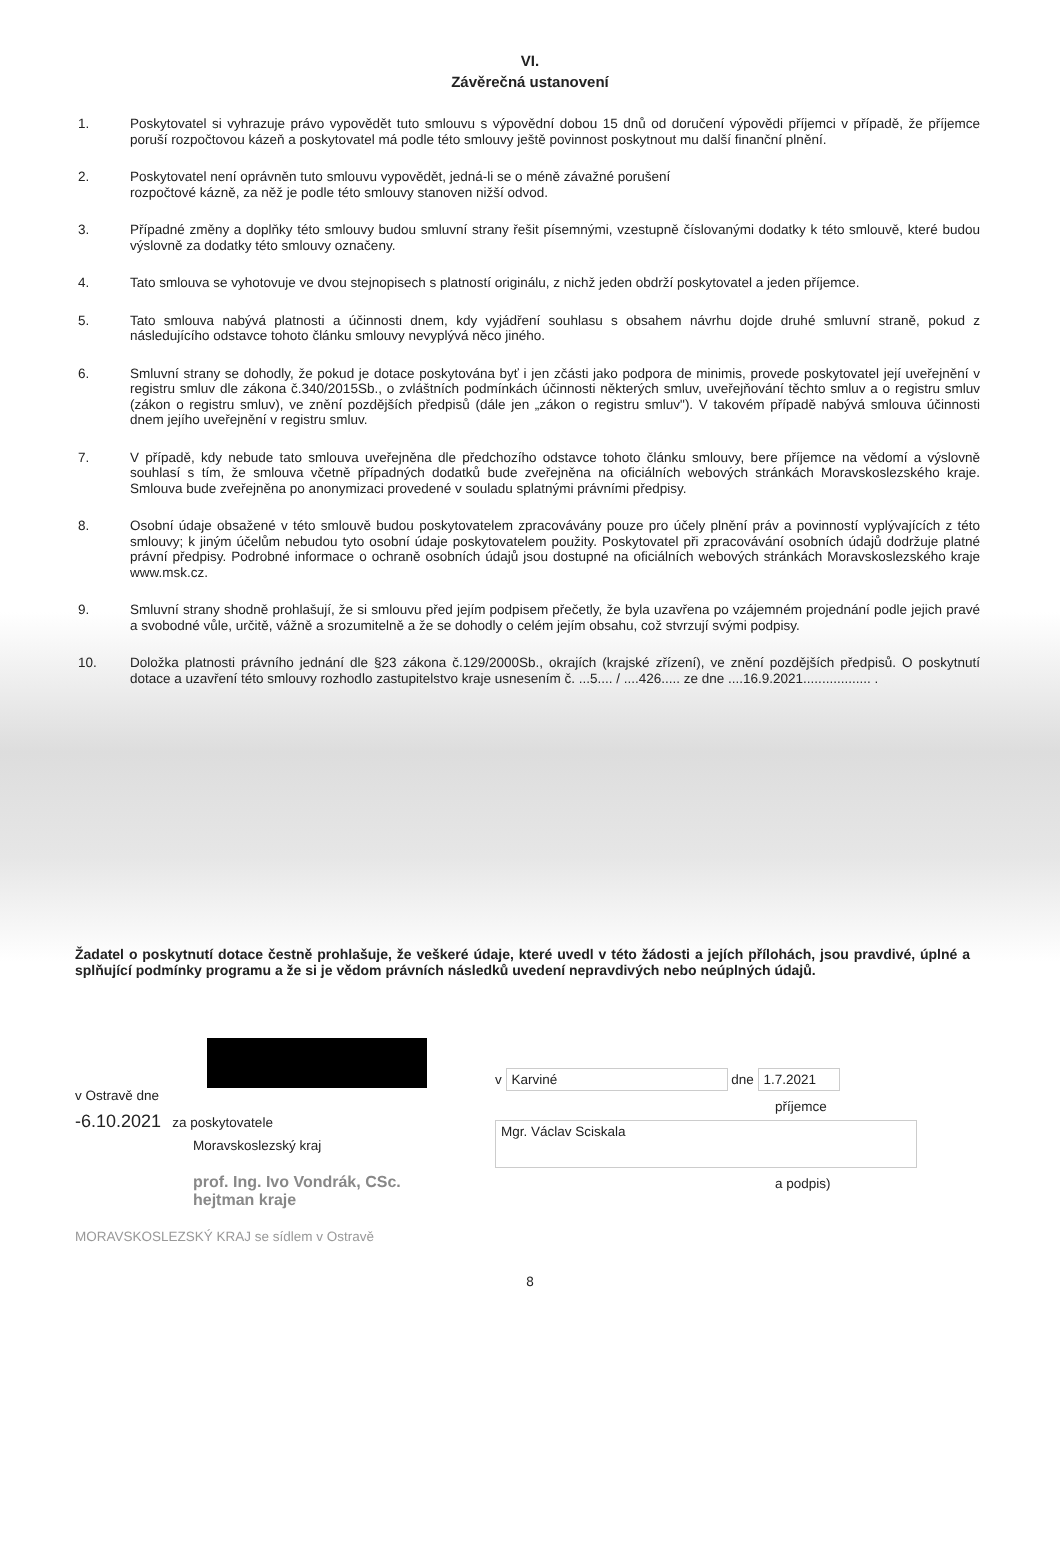VI.
Závěrečná ustanovení
1. Poskytovatel si vyhrazuje právo vypovědět tuto smlouvu s výpovědní dobou 15 dnů od doručení výpovědi příjemci v případě, že příjemce poruší rozpočtovou kázeň a poskytovatel má podle této smlouvy ještě povinnost poskytnout mu další finanční plnění.
2. Poskytovatel není oprávněn tuto smlouvu vypovědět, jedná-li se o méně závažné porušení
rozpočtové kázně, za něž je podle této smlouvy stanoven nižší odvod.
3. Případné změny a doplňky této smlouvy budou smluvní strany řešit písemnými, vzestupně číslovanými dodatky k této smlouvě, které budou výslovně za dodatky této smlouvy označeny.
4. Tato smlouva se vyhotovuje ve dvou stejnopisech s platností originálu, z nichž jeden obdrží poskytovatel a jeden příjemce.
5. Tato smlouva nabývá platnosti a účinnosti dnem, kdy vyjádření souhlasu s obsahem návrhu dojde druhé smluvní straně, pokud z následujícího odstavce tohoto článku smlouvy nevyplývá něco jiného.
6. Smluvní strany se dohodly, že pokud je dotace poskytována byť i jen zčásti jako podpora de minimis, provede poskytovatel její uveřejnění v registru smluv dle zákona č.340/2015Sb., o zvláštních podmínkách účinnosti některých smluv, uveřejňování těchto smluv a o registru smluv (zákon o registru smluv), ve znění pozdějších předpisů (dále jen „zákon o registru smluv"). V takovém případě nabývá smlouva účinnosti dnem jejího uveřejnění v registru smluv.
7. V případě, kdy nebude tato smlouva uveřejněna dle předchozího odstavce tohoto článku smlouvy, bere příjemce na vědomí a výslovně souhlasí s tím, že smlouva včetně případných dodatků bude zveřejněna na oficiálních webových stránkách Moravskoslezského kraje. Smlouva bude zveřejněna po anonymizaci provedené v souladu splatnými právními předpisy.
8. Osobní údaje obsažené v této smlouvě budou poskytovatelem zpracovávány pouze pro účely plnění práv a povinností vyplývajících z této smlouvy; k jiným účelům nebudou tyto osobní údaje poskytovatelem použity. Poskytovatel při zpracovávání osobních údajů dodržuje platné právní předpisy. Podrobné informace o ochraně osobních údajů jsou dostupné na oficiálních webových stránkách Moravskoslezského kraje www.msk.cz.
9. Smluvní strany shodně prohlašují, že si smlouvu před jejím podpisem přečetly, že byla uzavřena po vzájemném projednání podle jejich pravé a svobodné vůle, určitě, vážně a srozumitelně a že se dohodly o celém jejím obsahu, což stvrzují svými podpisy.
10. Doložka platnosti právního jednání dle §23 zákona č.129/2000Sb., okrajích (krajské zřízení), ve znění pozdějších předpisů. O poskytnutí dotace a uzavření této smlouvy rozhodlo zastupitelstvo kraje usnesením č. ...5.... / ....426..... ze dne ....16.9.2021.................. .
Žadatel o poskytnutí dotace čestně prohlašuje, že veškeré údaje, které uvedl v této žádosti a jejích přílohách, jsou pravdivé, úplné a splňující podmínky programu a že si je vědom právních následků uvedení nepravdivých nebo neúplných údajů.
v Ostravě dne
-6.10.2021 za poskytovatele
Moravskoslezský kraj
prof. Ing. Ivo Vondrák, CSc.
hejtman kraje
MORAVSKOSLEZSKÝ KRAJ se sídlem v Ostravě
v Karviné dne 1.7.2021
příjemce
Mgr. Václav Sciskala
a podpis)
8